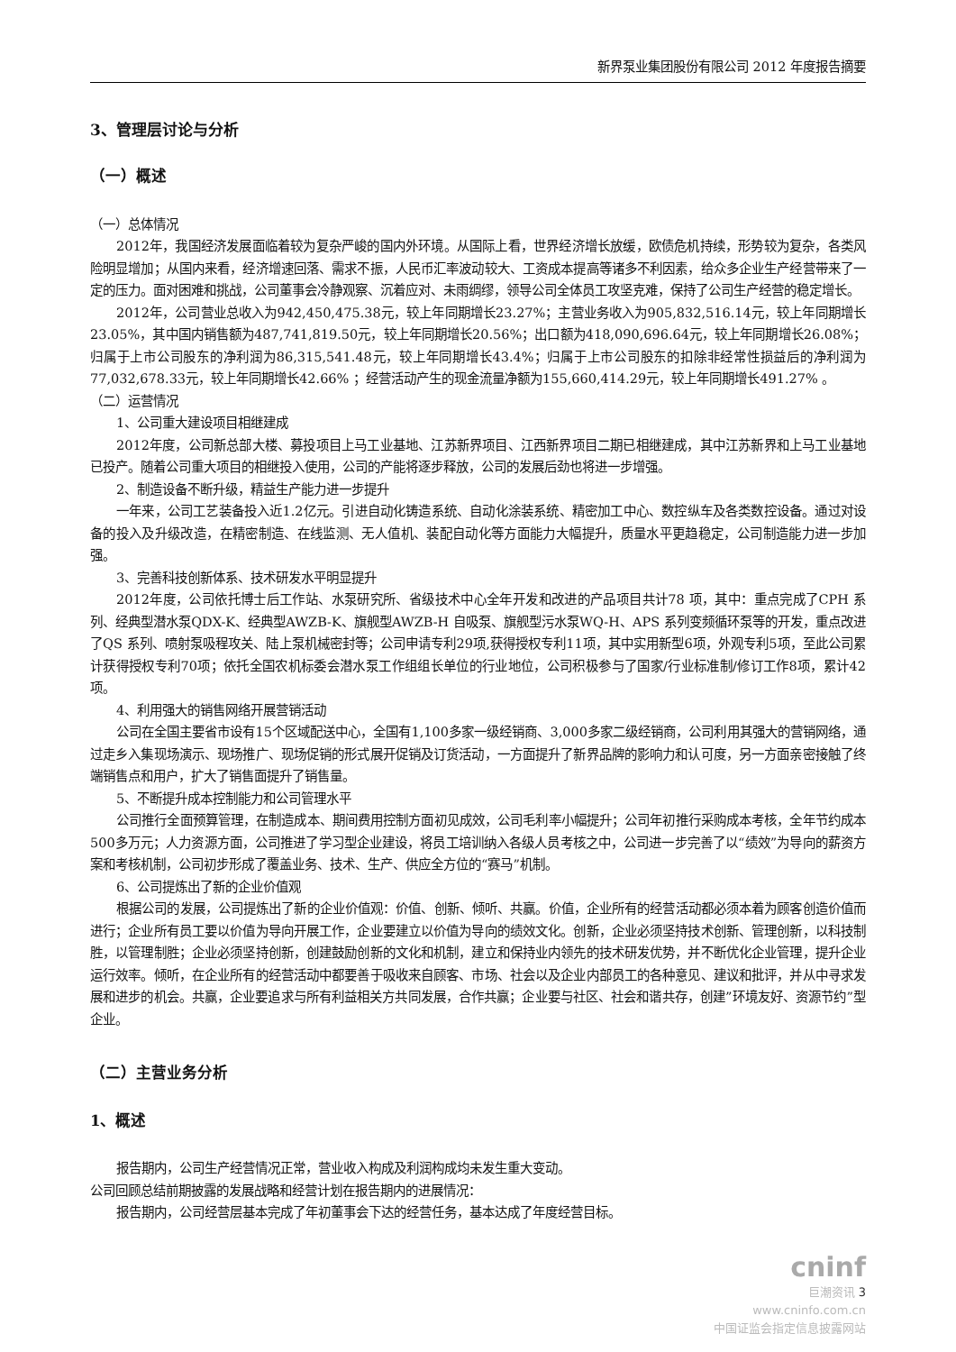新界泵业集团股份有限公司 2012 年度报告摘要
3、管理层讨论与分析
（一）概述
（一）总体情况
2012年，我国经济发展面临着较为复杂严峻的国内外环境。从国际上看，世界经济增长放缓，欧债危机持续，形势较为复杂，各类风险明显增加；从国内来看，经济增速回落、需求不振，人民币汇率波动较大、工资成本提高等诸多不利因素，给众多企业生产经营带来了一定的压力。面对困难和挑战，公司董事会冷静观察、沉着应对、未雨绸缪，领导公司全体员工攻坚克难，保持了公司生产经营的稳定增长。
2012年，公司营业总收入为942,450,475.38元，较上年同期增长23.27%；主营业务收入为905,832,516.14元，较上年同期增长23.05%，其中国内销售额为487,741,819.50元，较上年同期增长20.56%；出口额为418,090,696.64元，较上年同期增长26.08%；归属于上市公司股东的净利润为86,315,541.48元，较上年同期增长43.4%；归属于上市公司股东的扣除非经常性损益后的净利润为77,032,678.33元，较上年同期增长42.66% ；经营活动产生的现金流量净额为155,660,414.29元，较上年同期增长491.27% 。
（二）运营情况
1、公司重大建设项目相继建成
2012年度，公司新总部大楼、募投项目上马工业基地、江苏新界项目、江西新界项目二期已相继建成，其中江苏新界和上马工业基地已投产。随着公司重大项目的相继投入使用，公司的产能将逐步释放，公司的发展后劲也将进一步增强。
2、制造设备不断升级，精益生产能力进一步提升
一年来，公司工艺装备投入近1.2亿元。引进自动化铸造系统、自动化涂装系统、精密加工中心、数控纵车及各类数控设备。通过对设备的投入及升级改造，在精密制造、在线监测、无人值机、装配自动化等方面能力大幅提升，质量水平更趋稳定，公司制造能力进一步加强。
3、完善科技创新体系、技术研发水平明显提升
2012年度，公司依托博士后工作站、水泵研究所、省级技术中心全年开发和改进的产品项目共计78 项，其中：重点完成了CPH 系列、经典型潜水泵QDX-K、经典型AWZB-K、旗舰型AWZB-H 自吸泵、旗舰型污水泵WQ-H、APS 系列变频循环泵等的开发，重点改进了QS 系列、喷射泵吸程攻关、陆上泵机械密封等；公司申请专利29项,获得授权专利11项，其中实用新型6项，外观专利5项，至此公司累计获得授权专利70项；依托全国农机标委会潜水泵工作组组长单位的行业地位，公司积极参与了国家/行业标准制/修订工作8项，累计42项。
4、利用强大的销售网络开展营销活动
公司在全国主要省市设有15个区域配送中心，全国有1,100多家一级经销商、3,000多家二级经销商，公司利用其强大的营销网络，通过走乡入集现场演示、现场推广、现场促销的形式展开促销及订货活动，一方面提升了新界品牌的影响力和认可度，另一方面亲密接触了终端销售点和用户，扩大了销售面提升了销售量。
5、不断提升成本控制能力和公司管理水平
公司推行全面预算管理，在制造成本、期间费用控制方面初见成效，公司毛利率小幅提升；公司年初推行采购成本考核，全年节约成本500多万元；人力资源方面，公司推进了学习型企业建设，将员工培训纳入各级人员考核之中，公司进一步完善了以“绩效”为导向的薪资方案和考核机制，公司初步形成了覆盖业务、技术、生产、供应全方位的“赛马”机制。
6、公司提炼出了新的企业价值观
根据公司的发展，公司提炼出了新的企业价值观：价值、创新、倾听、共赢。价值，企业所有的经营活动都必须本着为顾客创造价值而进行；企业所有员工要以价值为导向开展工作，企业要建立以价值为导向的绩效文化。创新，企业必须坚持技术创新、管理创新，以科技制胜，以管理制胜；企业必须坚持创新，创建鼓励创新的文化和机制，建立和保持业内领先的技术研发优势，并不断优化企业管理，提升企业运行效率。倾听，在企业所有的经营活动中都要善于吸收来自顾客、市场、社会以及企业内部员工的各种意见、建议和批评，并从中寻求发展和进步的机会。共赢，企业要追求与所有利益相关方共同发展，合作共赢；企业要与社区、社会和谐共存，创建”环境友好、资源节约”型企业。
（二）主营业务分析
1、概述
报告期内，公司生产经营情况正常，营业收入构成及利润构成均未发生重大变动。
公司回顾总结前期披露的发展战略和经营计划在报告期内的进展情况：
报告期内，公司经营层基本完成了年初董事会下达的经营任务，基本达成了年度经营目标。
cninf
巨潮资讯 3
www.cninfo.com.cn
中国证监会指定信息披露网站